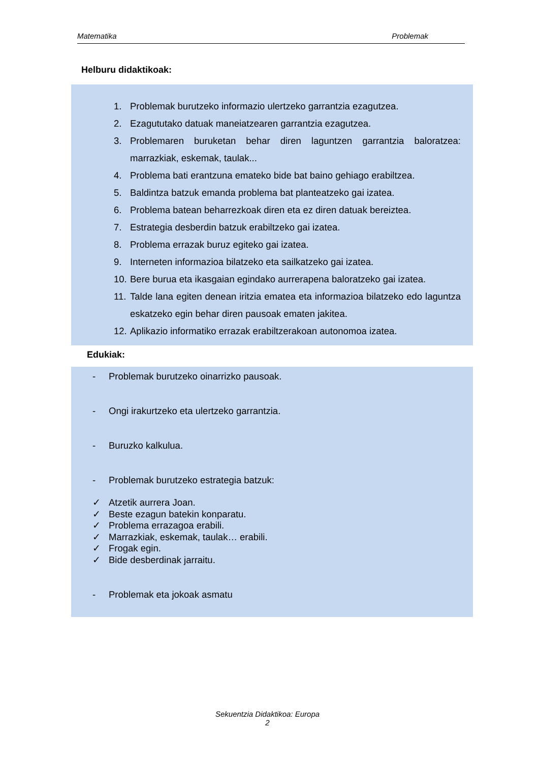Matematika Problemak
Helburu didaktikoak:
1. Problemak burutzeko informazio ulertzeko garrantzia ezagutzea.
2. Ezagututako datuak maneiatzearen garrantzia ezagutzea.
3. Problemaren buruketan behar diren laguntzen garrantzia baloratzea: marrazkiak, eskemak, taulak...
4. Problema bati erantzuna emateko bide bat baino gehiago erabiltzea.
5. Baldintza batzuk emanda problema bat planteatzeko gai izatea.
6. Problema batean beharrezkoak diren eta ez diren datuak bereiztea.
7. Estrategia desberdin batzuk erabiltzeko gai izatea.
8. Problema errazak buruz egiteko gai izatea.
9. Interneten informazioa bilatzeko eta sailkatzeko gai izatea.
10. Bere burua eta ikasgaian egindako aurrerapena baloratzeko gai izatea.
11. Talde lana egiten denean iritzia ematea eta informazioa bilatzeko edo laguntza eskatzeko egin behar diren pausoak ematen jakitea.
12. Aplikazio informatiko errazak erabiltzerakoan autonomoa izatea.
Edukiak:
- Problemak burutzeko oinarrizko pausoak.
- Ongi irakurtzeko eta ulertzeko garrantzia.
- Buruzko kalkulua.
- Problemak burutzeko estrategia batzuk:
✓ Atzetik aurrera Joan.
✓ Beste ezagun batekin konparatu.
✓ Problema errazagoa erabili.
✓ Marrazkiak, eskemak, taulak… erabili.
✓ Frogak egin.
✓ Bide desberdinak jarraitu.
- Problemak eta jokoak asmatu
Sekuentzia Didaktikoa: Europa
2